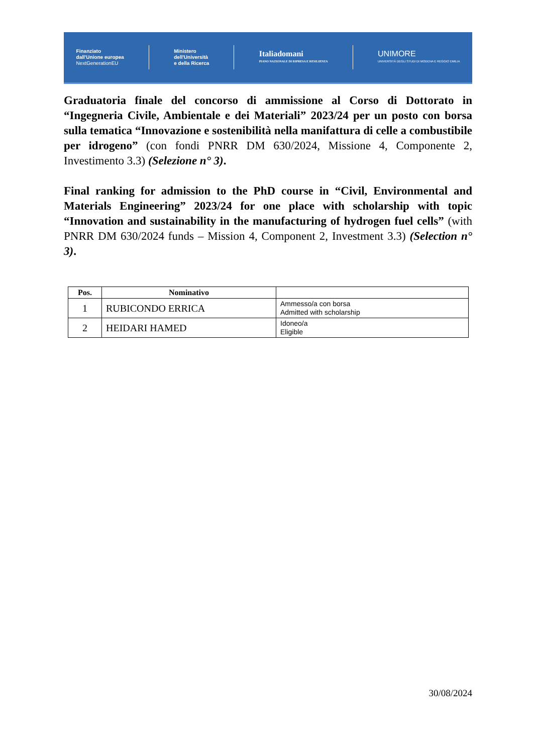Finanziato
dall'Unione europea
NextGenerationEU
Ministero
dell'Università
e della Ricerca
Italiadomani
PIANO NAZIONALE DI RIPRESA E RESILIENZA
UNIMORE
UNIVERSITÀ DEGLI STUDI DI MODENA E REGGIO EMILIA
Graduatoria finale del concorso di ammissione al Corso di Dottorato in “Ingegneria Civile, Ambientale e dei Materiali” 2023/24 per un posto con borsa sulla tematica “Innovazione e sostenibilità nella manifattura di celle a combustibile per idrogeno” (con fondi PNRR DM 630/2024, Missione 4, Componente 2, Investimento 3.3) (Selezione n° 3).
Final ranking for admission to the PhD course in “Civil, Environmental and Materials Engineering” 2023/24 for one place with scholarship with topic “Innovation and sustainability in the manufacturing of hydrogen fuel cells” (with PNRR DM 630/2024 funds – Mission 4, Component 2, Investment 3.3) (Selection n° 3).
| Pos. | Nominativo | |
| --- | --- | --- |
| 1 | RUBICONDO ERRICA | Ammesso/a con borsa Admitted with scholarship |
| 2 | HEIDARI HAMED | Idoneo/a Eligible |
30/08/2024